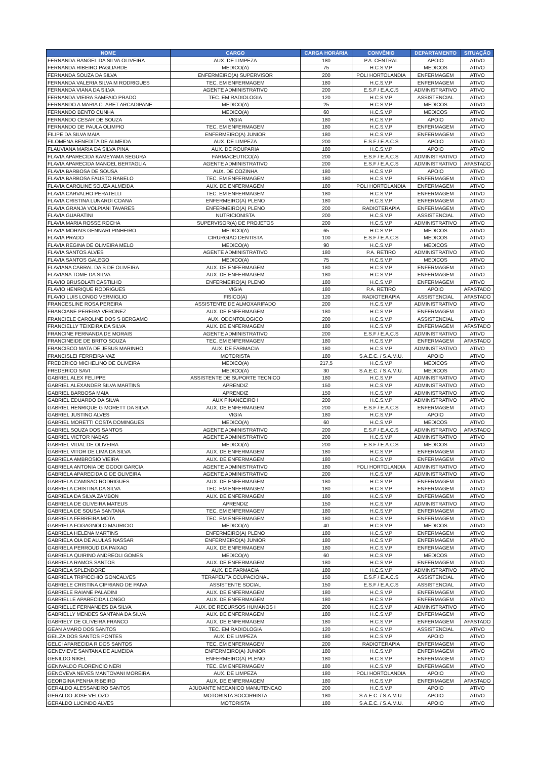| NOME | CARGO | CARGA HORÁRIA | CONVÊNIO | DEPARTAMENTO | SITUAÇÃO |
| --- | --- | --- | --- | --- | --- |
| FERNANDA RANGEL DA SILVA OLIVEIRA | AUX. DE LIMPEZA | 180 | P.A. CENTRAL | APOIO | ATIVO |
| FERNANDA RIBEIRO PAGLIARDE | MEDICO(A) | 75 | H.C.S.V.P | MEDICOS | ATIVO |
| FERNANDA SOUZA DA SILVA | ENFERMEIRO(A) SUPERVISOR | 200 | POLI HORTOLANDIA | ENFERMAGEM | ATIVO |
| FERNANDA VALERIA SILVA M RODRIGUES | TEC. EM ENFERMAGEM | 180 | H.C.S.V.P | ENFERMAGEM | ATIVO |
| FERNANDA VIANA DA SILVA | AGENTE ADMINISTRATIVO | 200 | E.S.F / E.A.C.S | ADMINISTRATIVO | ATIVO |
| FERNANDA VIEIRA SAMPAIO PRADO | TEC. EM RADIOLOGIA | 120 | H.C.S.V.P | ASSISTENCIAL | ATIVO |
| FERNANDO A MARIA CLARET ARCADIPANE | MEDICO(A) | 25 | H.C.S.V.P | MEDICOS | ATIVO |
| FERNANDO BENTO CUNHA | MEDICO(A) | 60 | H.C.S.V.P | MEDICOS | ATIVO |
| FERNANDO CESAR DE SOUZA | VIGIA | 180 | H.C.S.V.P | APOIO | ATIVO |
| FERNANDO DE PAULA OLIMPIO | TEC. EM ENFERMAGEM | 180 | H.C.S.V.P | ENFERMAGEM | ATIVO |
| FILIPE DA SILVA MAIA | ENFERMEIRO(A) JUNIOR | 180 | H.C.S.V.P | ENFERMAGEM | ATIVO |
| FILOMENA BENEDITA DE ALMEIDA | AUX. DE LIMPEZA | 200 | E.S.F / E.A.C.S | APOIO | ATIVO |
| FLAUVIANA MARIA DA SILVA PINA | AUX. DE ROUPARIA | 180 | H.C.S.V.P | APOIO | ATIVO |
| FLAVIA APARECIDA KAMEYAMA SEGURA | FARMACEUTICO(A) | 200 | E.S.F / E.A.C.S | ADMINISTRATIVO | ATIVO |
| FLAVIA APARECIDA MANOEL BERTAGLIA | AGENTE ADMINISTRATIVO | 200 | E.S.F / E.A.C.S | ADMINISTRATIVO | AFASTADO |
| FLAVIA BARBOSA DE SOUSA | AUX. DE COZINHA | 180 | H.C.S.V.P | APOIO | ATIVO |
| FLAVIA BARBOSA FAUSTO RABELO | TEC. EM ENFERMAGEM | 180 | H.C.S.V.P | ENFERMAGEM | ATIVO |
| FLAVIA CAROLINE SOUZA ALMEIDA | AUX. DE ENFERMAGEM | 180 | POLI HORTOLANDIA | ENFERMAGEM | ATIVO |
| FLAVIA CARVALHO PERATELLI | TEC. EM ENFERMAGEM | 180 | H.C.S.V.P | ENFERMAGEM | ATIVO |
| FLAVIA CRISTINA LUNARDI COANA | ENFERMEIRO(A) PLENO | 180 | H.C.S.V.P | ENFERMAGEM | ATIVO |
| FLAVIA GRANJA VOLPIANI TAVARES | ENFERMEIRO(A) PLENO | 200 | RADIOTERAPIA | ENFERMAGEM | ATIVO |
| FLAVIA GUARATINI | NUTRICIONISTA | 200 | H.C.S.V.P | ASSISTENCIAL | ATIVO |
| FLAVIA MARIA ROSSE ROCHA | SUPERVISOR(A) DE PROJETOS | 200 | H.C.S.V.P | ADMINISTRATIVO | ATIVO |
| FLAVIA MORAIS GENNARI PINHEIRO | MEDICO(A) | 65 | H.C.S.V.P | MEDICOS | ATIVO |
| FLAVIA PRADO | CIRURGIAO DENTISTA | 100 | E.S.F / E.A.C.S | MEDICOS | ATIVO |
| FLAVIA REGINA DE OLIVEIRA MELO | MEDICO(A) | 90 | H.C.S.V.P | MEDICOS | ATIVO |
| FLAVIA SANTOS ALVES | AGENTE ADMINISTRATIVO | 180 | P.A. RETIRO | ADMINISTRATIVO | ATIVO |
| FLAVIA SANTOS GALEGO | MEDICO(A) | 75 | H.C.S.V.P | MEDICOS | ATIVO |
| FLAVIANA CABRAL DA S DE OLIVEIRA | AUX. DE ENFERMAGEM | 180 | H.C.S.V.P | ENFERMAGEM | ATIVO |
| FLAVIANA TOME DA SILVA | AUX. DE ENFERMAGEM | 180 | H.C.S.V.P | ENFERMAGEM | ATIVO |
| FLAVIO BRUSOLATI CASTILHO | ENFERMEIRO(A) PLENO | 180 | H.C.S.V.P | ENFERMAGEM | ATIVO |
| FLAVIO HENRIQUE RODRIGUES | VIGIA | 180 | P.A. RETIRO | APOIO | AFASTADO |
| FLAVIO LUIS LONGO VERMIGLIO | FISICO(A) | 120 | RADIOTERAPIA | ASSISTENCIAL | AFASTADO |
| FRANCESLINE ROSA PEREIRA | ASSISTENTE DE ALMOXARIFADO | 200 | H.C.S.V.P | ADMINISTRATIVO | ATIVO |
| FRANCIANE PEREIRA VERONEZ | AUX. DE ENFERMAGEM | 180 | H.C.S.V.P | ENFERMAGEM | ATIVO |
| FRANCIELE CAROLINE DOS S BERGAMO | AUX. ODONTOLOGICO | 200 | H.C.S.V.P | ASSISTENCIAL | ATIVO |
| FRANCIELLY TEIXEIRA DA SILVA | AUX. DE ENFERMAGEM | 180 | H.C.S.V.P | ENFERMAGEM | AFASTADO |
| FRANCINE FERNANDA DE MORAIS | AGENTE ADMINISTRATIVO | 200 | E.S.F / E.A.C.S | ADMINISTRATIVO | ATIVO |
| FRANCINEIDE DE BRITO SOUZA | TEC. EM ENFERMAGEM | 180 | H.C.S.V.P | ENFERMAGEM | AFASTADO |
| FRANCISCO MATA DE JESUS MARINHO | AUX. DE FARMACIA | 180 | H.C.S.V.P | ADMINISTRATIVO | ATIVO |
| FRANCISLEI FERREIRA VAZ | MOTORISTA | 180 | S.A.E.C. / S.A.M.U. | APOIO | ATIVO |
| FREDERICO MICHELINO DE OLIVEIRA | MEDICO(A) | 217,5 | H.C.S.V.P | MEDICOS | ATIVO |
| FREDERICO SAVI | MEDICO(A) | 30 | S.A.E.C. / S.A.M.U. | MEDICOS | ATIVO |
| GABRIEL ALEX FELIPPE | ASSISTENTE DE SUPORTE TECNICO | 180 | H.C.S.V.P | ADMINISTRATIVO | ATIVO |
| GABRIEL ALEXANDER SILVA MARTINS | APRENDIZ | 150 | H.C.S.V.P | ADMINISTRATIVO | ATIVO |
| GABRIEL BARBOSA MAIA | APRENDIZ | 150 | H.C.S.V.P | ADMINISTRATIVO | ATIVO |
| GABRIEL EDUARDO DA SILVA | AUX FINANCEIRO I | 200 | H.C.S.V.P | ADMINISTRATIVO | ATIVO |
| GABRIEL HENRIQUE G MORETT DA SILVA | AUX. DE ENFERMAGEM | 200 | E.S.F / E.A.C.S | ENFERMAGEM | ATIVO |
| GABRIEL JUSTINO ALVES | VIGIA | 180 | H.C.S.V.P | APOIO | ATIVO |
| GABRIEL MORETTI COSTA DOMINGUES | MEDICO(A) | 60 | H.C.S.V.P | MEDICOS | ATIVO |
| GABRIEL SOUZA DOS SANTOS | AGENTE ADMINISTRATIVO | 200 | E.S.F / E.A.C.S | ADMINISTRATIVO | AFASTADO |
| GABRIEL VICTOR NABAS | AGENTE ADMINISTRATIVO | 200 | H.C.S.V.P | ADMINISTRATIVO | ATIVO |
| GABRIEL VIDAL DE OLIVEIRA | MEDICO(A) | 200 | E.S.F / E.A.C.S | MEDICOS | ATIVO |
| GABRIEL VITOR DE LIMA DA SILVA | AUX. DE ENFERMAGEM | 180 | H.C.S.V.P | ENFERMAGEM | ATIVO |
| GABRIELA AMBROSIO VIEIRA | AUX. DE ENFERMAGEM | 180 | H.C.S.V.P | ENFERMAGEM | ATIVO |
| GABRIELA ANTONIA DE GODOI GARCIA | AGENTE ADMINISTRATIVO | 180 | POLI HORTOLANDIA | ADMINISTRATIVO | ATIVO |
| GABRIELA APARECIDA G DE OLIVEIRA | AGENTE ADMINISTRATIVO | 200 | H.C.S.V.P | ADMINISTRATIVO | ATIVO |
| GABRIELA CAMISAO RODRIGUES | AUX. DE ENFERMAGEM | 180 | H.C.S.V.P | ENFERMAGEM | ATIVO |
| GABRIELA CRISTINA DA SILVA | TEC. EM ENFERMAGEM | 180 | H.C.S.V.P | ENFERMAGEM | ATIVO |
| GABRIELA DA SILVA ZAMBON | AUX. DE ENFERMAGEM | 180 | H.C.S.V.P | ENFERMAGEM | ATIVO |
| GABRIELA DE OLIVEIRA MATEUS | APRENDIZ | 150 | H.C.S.V.P | ADMINISTRATIVO | ATIVO |
| GABRIELA DE SOUSA SANTANA | TEC. EM ENFERMAGEM | 180 | H.C.S.V.P | ENFERMAGEM | ATIVO |
| GABRIELA FERREIRA MOTA | TEC. EM ENFERMAGEM | 180 | H.C.S.V.P | ENFERMAGEM | ATIVO |
| GABRIELA FOGAGNOLO MAURICIO | MEDICO(A) | 40 | H.C.S.V.P | MEDICOS | ATIVO |
| GABRIELA HELENA MARTINS | ENFERMEIRO(A) PLENO | 180 | H.C.S.V.P | ENFERMAGEM | ATIVO |
| GABRIELA OIA DE ALULAS NASSAR | ENFERMEIRO(A) JUNIOR | 180 | H.C.S.V.P | ENFERMAGEM | ATIVO |
| GABRIELA PERROUD DA PAIXAO | AUX. DE ENFERMAGEM | 180 | H.C.S.V.P | ENFERMAGEM | ATIVO |
| GABRIELA QUIRINO ANDREOLI GOMES | MEDICO(A) | 60 | H.C.S.V.P | MEDICOS | ATIVO |
| GABRIELA RAMOS SANTOS | AUX. DE ENFERMAGEM | 180 | H.C.S.V.P | ENFERMAGEM | ATIVO |
| GABRIELA SPLENDORE | AUX. DE FARMACIA | 180 | H.C.S.V.P | ADMINISTRATIVO | ATIVO |
| GABRIELA TRIPICCHIO GONCALVES | TERAPEUTA OCUPACIONAL | 150 | E.S.F / E.A.C.S | ASSISTENCIAL | ATIVO |
| GABRIELE CRISTINA CIPRIANO DE PAIVA | ASSISTENTE SOCIAL | 150 | E.S.F / E.A.C.S | ASSISTENCIAL | ATIVO |
| GABRIELE RAIANE PALADINI | AUX. DE ENFERMAGEM | 180 | H.C.S.V.P | ENFERMAGEM | ATIVO |
| GABRIELLE APARECIDA LONGO | AUX. DE ENFERMAGEM | 180 | H.C.S.V.P | ENFERMAGEM | ATIVO |
| GABRIELLE FERNANDES DA SILVA | AUX. DE RECURSOS HUMANOS I | 200 | H.C.S.V.P | ADMINISTRATIVO | ATIVO |
| GABRIELLY MENDES SANTANA DA SILVA | AUX. DE ENFERMAGEM | 180 | H.C.S.V.P | ENFERMAGEM | ATIVO |
| GABRIELY DE OLIVEIRA FRANCO | AUX. DE ENFERMAGEM | 180 | H.C.S.V.P | ENFERMAGEM | AFASTADO |
| GEAN AMARO DOS SANTOS | TEC. EM RADIOLOGIA | 120 | H.C.S.V.P | ASSISTENCIAL | ATIVO |
| GEILZA DOS SANTOS PONTES | AUX. DE LIMPEZA | 180 | H.C.S.V.P | APOIO | ATIVO |
| GELCI APARECIDA R DOS SANTOS | TEC. EM ENFERMAGEM | 200 | RADIOTERAPIA | ENFERMAGEM | ATIVO |
| GENEVIEVE SANTANA DE ALMEIDA | ENFERMEIRO(A) JUNIOR | 180 | H.C.S.V.P | ENFERMAGEM | ATIVO |
| GENILDO NIKEL | ENFERMEIRO(A) PLENO | 180 | H.C.S.V.P | ENFERMAGEM | ATIVO |
| GENIVALDO FLORENCIO NERI | TEC. EM ENFERMAGEM | 180 | H.C.S.V.P | ENFERMAGEM | ATIVO |
| GENOVEVA NEVES MANTOVANI MOREIRA | AUX. DE LIMPEZA | 180 | POLI HORTOLANDIA | APOIO | ATIVO |
| GEORGINA PENHA RIBEIRO | AUX. DE ENFERMAGEM | 180 | H.C.S.V.P | ENFERMAGEM | AFASTADO |
| GERALDO ALESSANDRO SANTOS | AJUDANTE MECANICO MANUTENCAO | 200 | H.C.S.V.P | APOIO | ATIVO |
| GERALDO JOSE VELOZO | MOTORISTA SOCORRISTA | 180 | S.A.E.C. / S.A.M.U. | APOIO | ATIVO |
| GERALDO LUCINDO ALVES | MOTORISTA | 180 | S.A.E.C. / S.A.M.U. | APOIO | ATIVO |